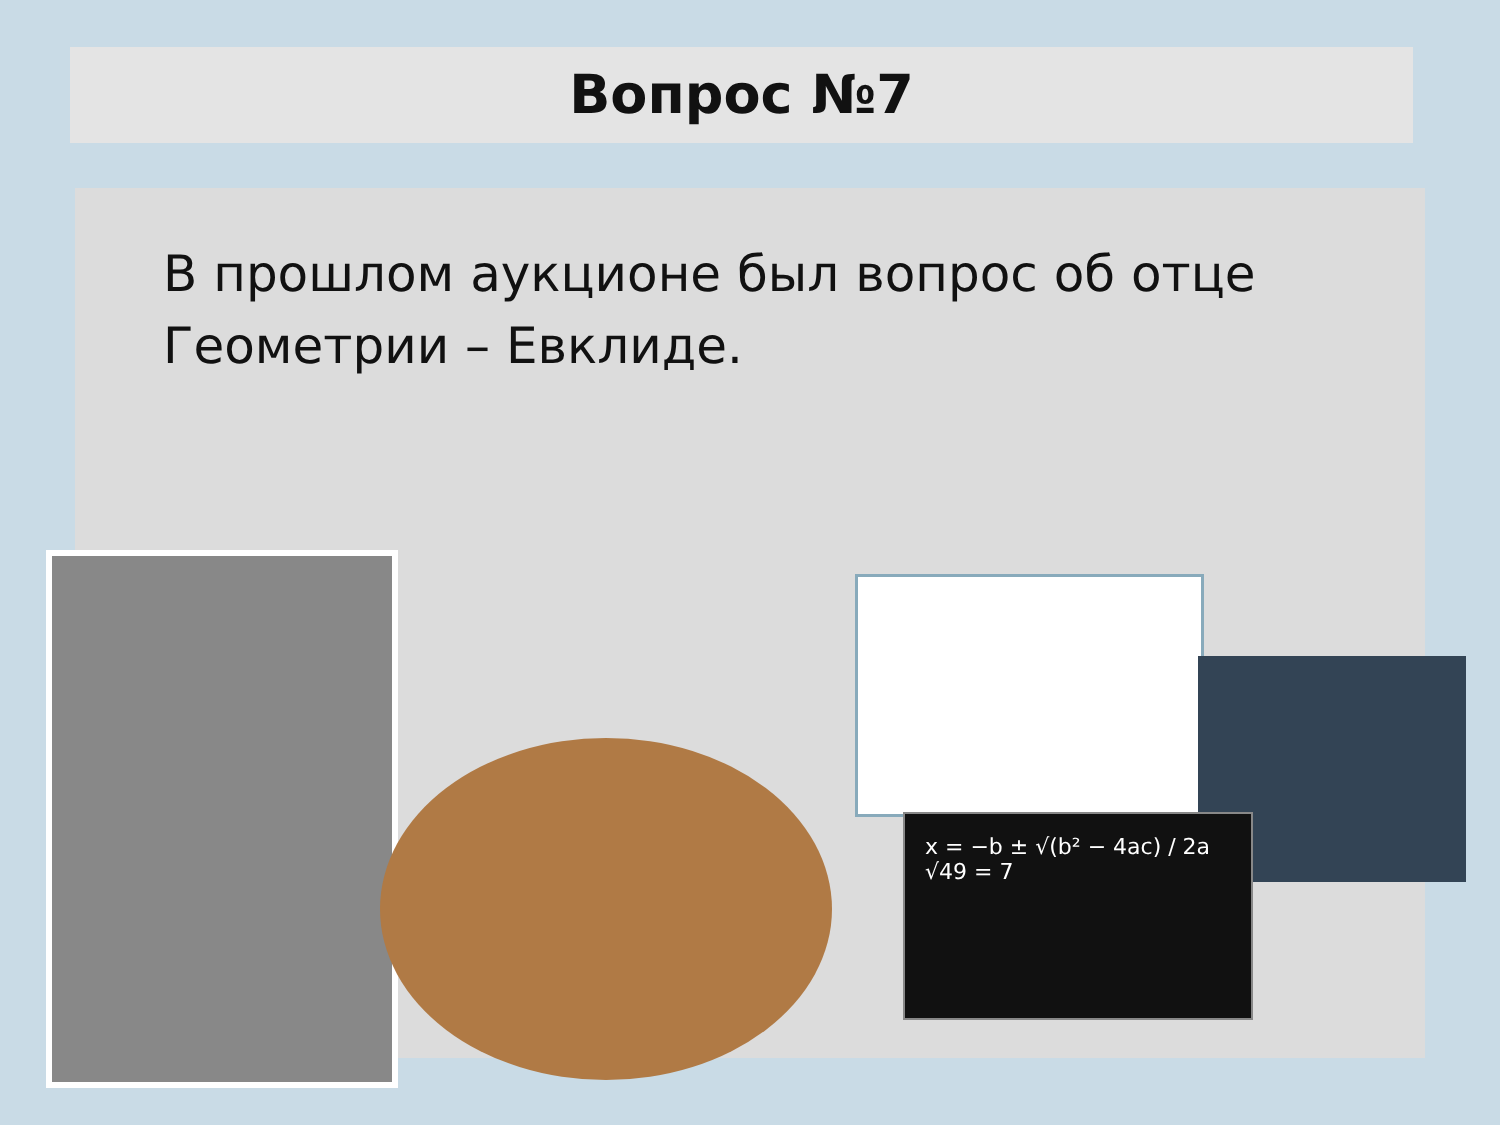Вопрос №7
В прошлом аукционе был вопрос об отце Геометрии – Евклиде.
x = −b ± √(b² − 4ac) / 2a
√49 = 7